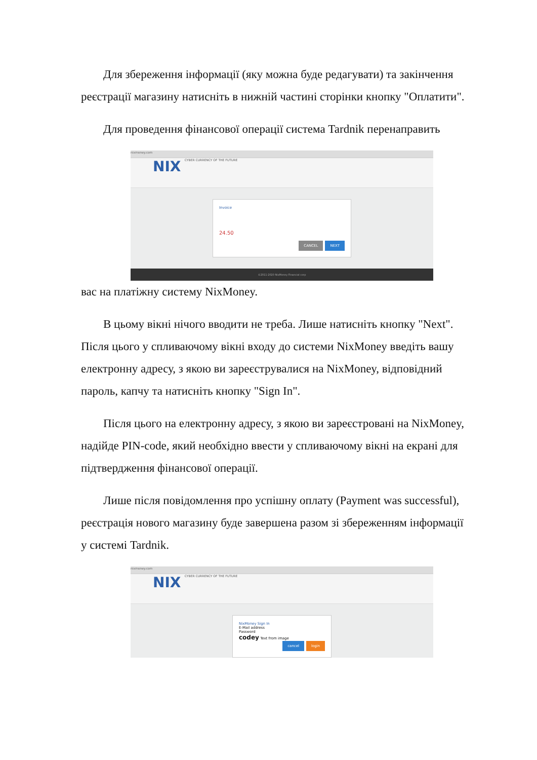Для збереження інформації (яку можна буде редагувати) та закінчення реєстрації магазину натисніть в нижній частині сторінки кнопку "Оплатити".
Для проведення фінансової операції система Tardnik перенаправить
nixmoney.com
NIX CYBER CURRENCY OF THE FUTURE
Invoice
24.50
CANCEL NEXT
©2011-2020 NixMoney Financial corp
вас на платіжну систему NixMoney.
В цьому вікні нічого вводити не треба. Лише натисніть кнопку "Next". Після цього у спливаючому вікні входу до системи NixMoney введіть вашу електронну адресу, з якою ви зареєструвалися на NixMoney, відповідний пароль, капчу та натисніть кнопку "Sign In".
Після цього на електронну адресу, з якою ви зареєстровані на NixMoney, надійде PIN-code, який необхідно ввести у спливаючому вікні на екрані для підтвердження фінансової операції.
Лише після повідомлення про успішну оплату (Payment was successful), реєстрація нового магазину буде завершена разом зі збереженням інформації у системі Tardnik.
nixmoney.com
NIX CYBER CURRENCY OF THE FUTURE
NixMoney Sign In
E-Mail address
Password
codey Text from image
cancel login